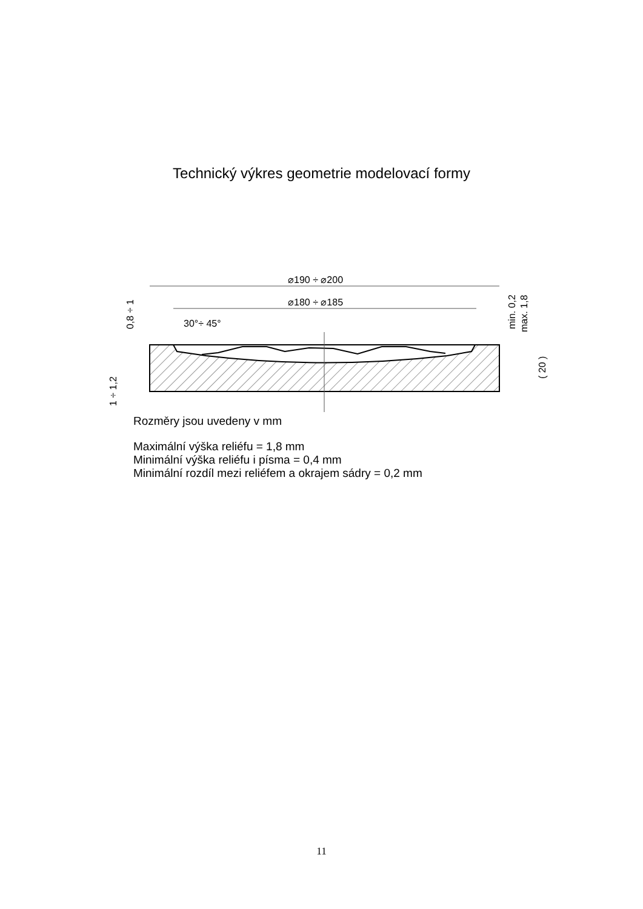Technický výkres geometrie modelovací formy
⌀190 ÷ ⌀200
⌀180 ÷ ⌀185
30°÷ 45°
0,8 ÷ 1
1 ÷ 1,2
min. 0,2
max. 1,8
( 20 )
Rozměry jsou uvedeny v mm
Maximální výška reliéfu = 1,8 mm
Minimální výška reliéfu i písma = 0,4 mm
Minimální rozdíl mezi reliéfem a okrajem sádry = 0,2 mm
11